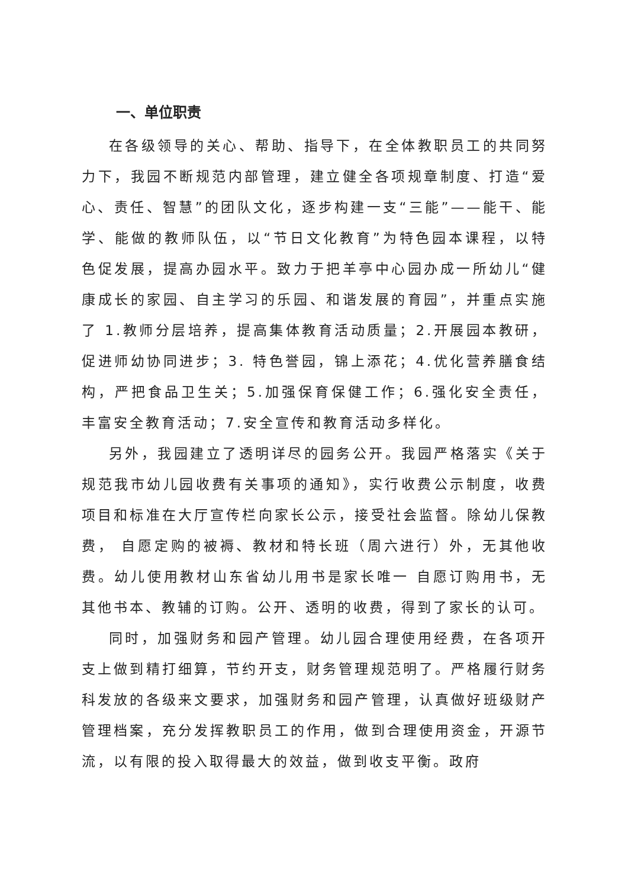一、单位职责
在各级领导的关心、帮助、指导下，在全体教职员工的共同努力下，我园不断规范内部管理，建立健全各项规章制度、打造“爱心、责任、智慧”的团队文化，逐步构建一支“三能”——能干、能学、能做的教师队伍，以“节日文化教育”为特色园本课程，以特色促发展，提高办园水平。致力于把羊亭中心园办成一所幼儿“健康成长的家园、自主学习的乐园、和谐发展的育园”，并重点实施了 1.教师分层培养，提高集体教育活动质量；2.开展园本教研，促进师幼协同进步；3. 特色誉园，锦上添花；4.优化营养膳食结构，严把食品卫生关；5.加强保育保健工作；6.强化安全责任，丰富安全教育活动；7.安全宣传和教育活动多样化。
另外，我园建立了透明详尽的园务公开。我园严格落实《关于规范我市幼儿园收费有关事项的通知》，实行收费公示制度，收费项目和标准在大厅宣传栏向家长公示，接受社会监督。除幼儿保教费， 自愿定购的被褥、教材和特长班（周六进行）外，无其他收费。幼儿使用教材山东省幼儿用书是家长唯一 自愿订购用书，无其他书本、教辅的订购。公开、透明的收费，得到了家长的认可。
同时，加强财务和园产管理。幼儿园合理使用经费，在各项开支上做到精打细算，节约开支，财务管理规范明了。严格履行财务科发放的各级来文要求，加强财务和园产管理，认真做好班级财产管理档案，充分发挥教职员工的作用，做到合理使用资金，开源节流，以有限的投入取得最大的效益，做到收支平衡。政府